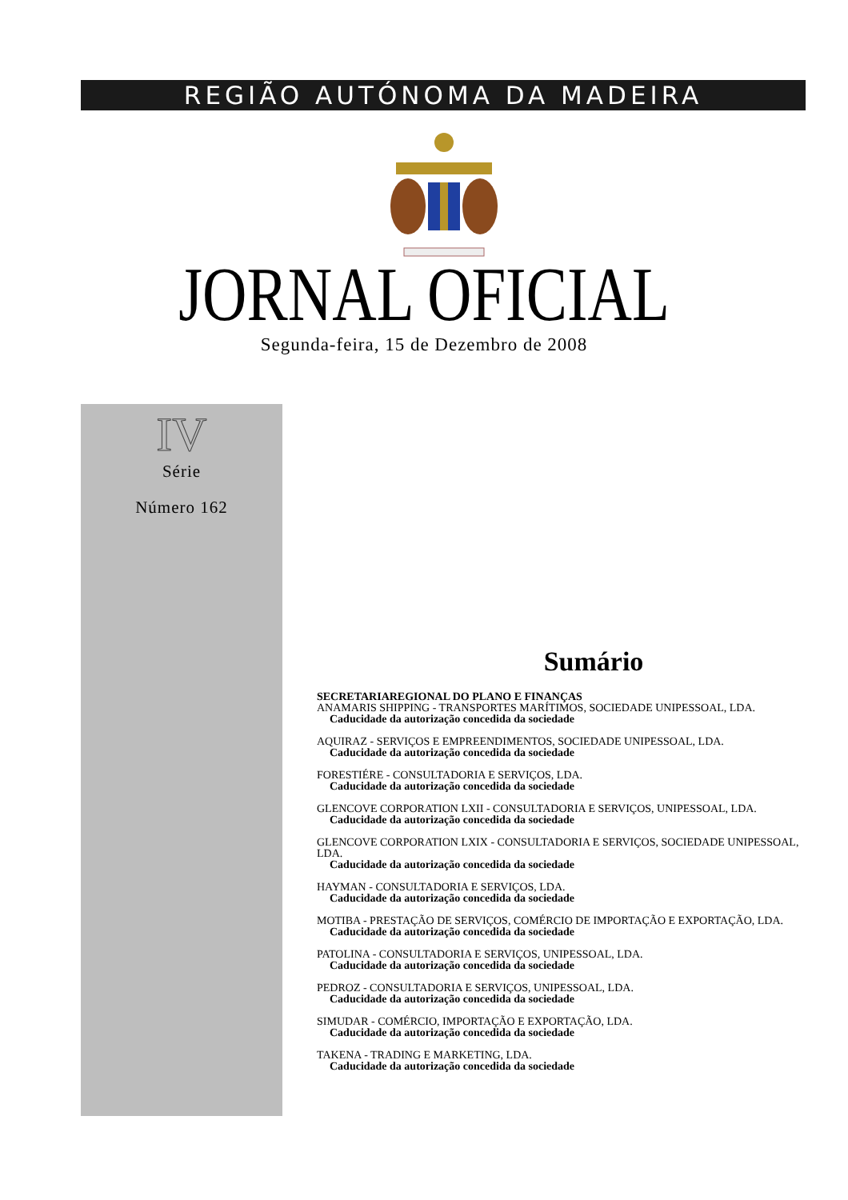REGIÃO AUTÓNOMA DA MADEIRA
JORNAL OFICIAL Segunda-feira, 15 de Dezembro de 2008
IV
Série
Número 162
Sumário
SECRETARIAREGIONAL DO PLANO E FINANÇAS
ANAMARIS SHIPPING - TRANSPORTES MARÍTIMOS, SOCIEDADE UNIPESSOAL, LDA.
Caducidade da autorização concedida da sociedade
AQUIRAZ - SERVIÇOS E EMPREENDIMENTOS, SOCIEDADE UNIPESSOAL, LDA.
Caducidade da autorização concedida da sociedade
FORESTIÉRE - CONSULTADORIA E SERVIÇOS, LDA.
Caducidade da autorização concedida da sociedade
GLENCOVE CORPORATION LXII - CONSULTADORIA E SERVIÇOS, UNIPESSOAL, LDA.
Caducidade da autorização concedida da sociedade
GLENCOVE CORPORATION LXIX - CONSULTADORIA E SERVIÇOS, SOCIEDADE UNIPESSOAL, LDA.
Caducidade da autorização concedida da sociedade
HAYMAN - CONSULTADORIA E SERVIÇOS, LDA.
Caducidade da autorização concedida da sociedade
MOTIBA - PRESTAÇÃO DE SERVIÇOS, COMÉRCIO DE IMPORTAÇÃO E EXPORTAÇÃO, LDA.
Caducidade da autorização concedida da sociedade
PATOLINA - CONSULTADORIA E SERVIÇOS, UNIPESSOAL, LDA.
Caducidade da autorização concedida da sociedade
PEDROZ - CONSULTADORIA E SERVIÇOS, UNIPESSOAL, LDA.
Caducidade da autorização concedida da sociedade
SIMUDAR - COMÉRCIO, IMPORTAÇÃO E EXPORTAÇÃO, LDA.
Caducidade da autorização concedida da sociedade
TAKENA - TRADING E MARKETING, LDA.
Caducidade da autorização concedida da sociedade